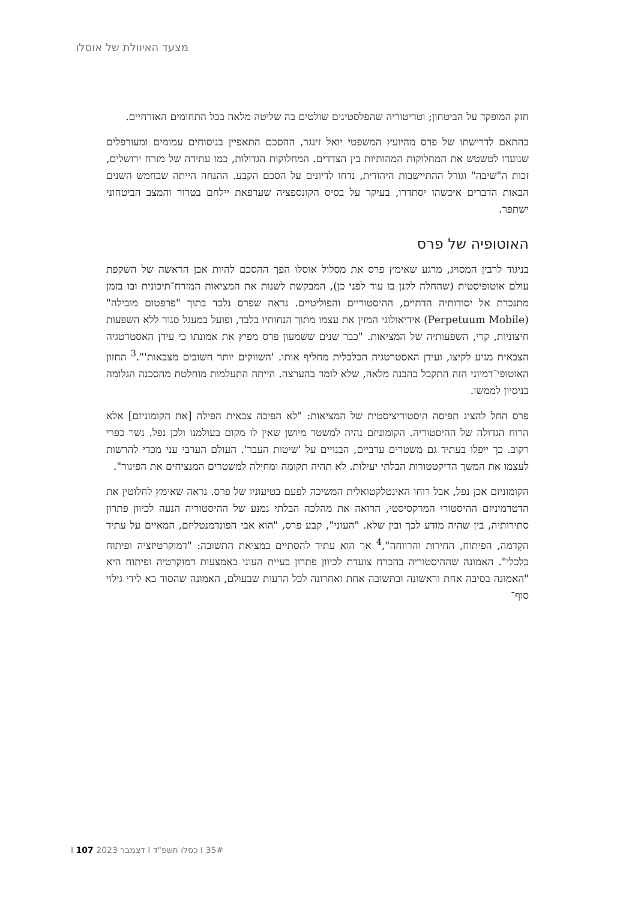מצעד האיוולת של אוסלו
חזק המופקד על הביטחון; וטריטוריה שהפלסטינים שולטים בה שליטה מלאה בכל התחומים האזרחיים.
בהתאם לדרישתו של פרס מהיועץ המשפטי יואל זינגר, ההסכם התאפיין בניסוחים עמומים ומעורפלים שנועדו לטשטש את המחלוקות המהותיות בין הצדדים. המחלוקות הגדולות, כמו עתידה של מזרח ירושלים, זכות ה"שיבה" וגורל ההתיישבות היהודית, נדחו לדיונים על הסכם הקבע. ההנחה הייתה שבחמש השנים הבאות הדברים איכשהו יסתדרו, בעיקר על בסיס הקונספציה שערפאת יילחם בטרור והמצב הביטחוני ישתפר.
האוטופיה של פרס
בניגוד לרבין המסויג, מרגע שאימץ פרס את מסלול אוסלו הפך ההסכם להיות אבן הראשה של השקפת עולם אוטופיסטית (שהחלה לקנן בו עוד לפני כן), המבקשת לשנות את המציאות המזרח־תיכונית ובו בזמן מתנכרת אל יסודותיה הדתיים, ההיסטוריים והפוליטיים. נראה שפרס נלכד בתוך "פרפטום מובילה" (Perpetuum Mobile) אידיאולוגי המזין את עצמו מתוך הנחותיו בלבד, ופועל במעגל סגור ללא השפעות חיצוניות, קרי, השפעותיה של המציאות. "כבר שנים ששמעון פרס מפיץ את אמונתו כי עידן האסטרטגיה הצבאית מגיע לקיצו, ועידן האסטרטגיה הכלכלית מחליף אותו. 'השווקים יותר חשובים מצבאות'".<sup>3</sup> החזון האוטופי־דמיוני הזה התקבל בהבנה מלאה, שלא לומר בהערצה. הייתה התעלמות מוחלטת מהסכנה הגלומה בניסיון לממשו.
פרס החל להציג תפיסה היסטוריציסטית של המציאות: "לא הפיכה צבאית הפילה [את הקומוניזם] אלא הרוח הגדולה של ההיסטוריה. הקומוניזם נהיה למשטר מיושן שאין לו מקום בעולמנו ולכן נפל. נשר כפרי רקוב. כך ייפלו בעתיד גם משטרים ערביים, הבנויים על 'שיטות העבר'. העולם הערבי עני מכדי להרשות לעצמו את המשך הדיקטטורות הבלתי יעילות. לא תהיה תקומה ומחילה למשטרים המנציחים את הפיגור".
הקומוניזם אכן נפל, אבל רוחו האינטלקטואלית המשיכה לפעם בטיעוניו של פרס. נראה שאימץ לחלוטין את הדטרמיניזם ההיסטורי המרקסיסטי, הרואה את מהלכה הבלתי נמנע של ההיסטוריה הנעה לכיוון פתרון סתירותיה, בין שהיה מודע לכך ובין שלא. "העוני", קבע פרס, "הוא אבי הפונדמנטליזם, המאיים על עתיד הקִדמה, הפיתוח, החירות והרווחה",<sup>4</sup> אך הוא עתיד להסתיים במציאת התשובה: "דמוקרטיזציה ופיתוח כלכלי". האמונה שההיסטוריה בהכרח צועדת לכיוון פתרון בעיית העוני באמצעות דמוקרטיה ופיתוח היא "האמונה בסיבה אחת וראשונה ובתשובה אחת ואחרונה לכל הרעות שבעולם, האמונה שהסוד בא לידי גילוי סוף־
35# I כסלו תשפ"ד I דצמבר 2023 I 107